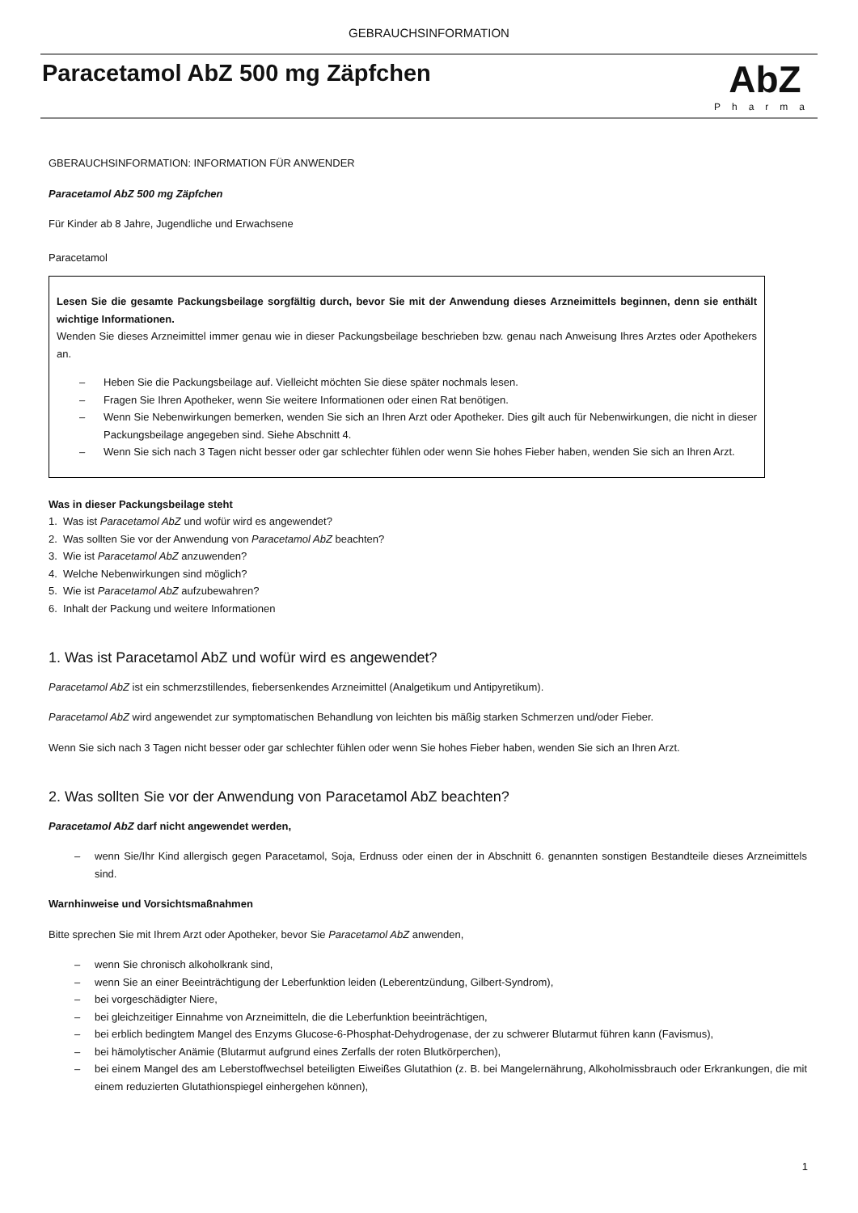GEBRAUCHSINFORMATION
Paracetamol AbZ 500 mg Zäpfchen
AbZ
Pharma
GBERAUCHSINFORMATION: INFORMATION FÜR ANWENDER
Paracetamol AbZ 500 mg Zäpfchen
Für Kinder ab 8 Jahre, Jugendliche und Erwachsene
Paracetamol
Lesen Sie die gesamte Packungsbeilage sorgfältig durch, bevor Sie mit der Anwendung dieses Arzneimittels beginnen, denn sie enthält wichtige Informationen.
Wenden Sie dieses Arzneimittel immer genau wie in dieser Packungsbeilage beschrieben bzw. genau nach Anweisung Ihres Arztes oder Apothekers an.
– Heben Sie die Packungsbeilage auf. Vielleicht möchten Sie diese später nochmals lesen.
– Fragen Sie Ihren Apotheker, wenn Sie weitere Informationen oder einen Rat benötigen.
– Wenn Sie Nebenwirkungen bemerken, wenden Sie sich an Ihren Arzt oder Apotheker. Dies gilt auch für Nebenwirkungen, die nicht in dieser Packungsbeilage angegeben sind. Siehe Abschnitt 4.
– Wenn Sie sich nach 3 Tagen nicht besser oder gar schlechter fühlen oder wenn Sie hohes Fieber haben, wenden Sie sich an Ihren Arzt.
Was in dieser Packungsbeilage steht
1. Was ist Paracetamol AbZ und wofür wird es angewendet?
2. Was sollten Sie vor der Anwendung von Paracetamol AbZ beachten?
3. Wie ist Paracetamol AbZ anzuwenden?
4. Welche Nebenwirkungen sind möglich?
5. Wie ist Paracetamol AbZ aufzubewahren?
6. Inhalt der Packung und weitere Informationen
1. Was ist Paracetamol AbZ und wofür wird es angewendet?
Paracetamol AbZ ist ein schmerzstillendes, fiebersenkendes Arzneimittel (Analgetikum und Antipyretikum).
Paracetamol AbZ wird angewendet zur symptomatischen Behandlung von leichten bis mäßig starken Schmerzen und/oder Fieber.
Wenn Sie sich nach 3 Tagen nicht besser oder gar schlechter fühlen oder wenn Sie hohes Fieber haben, wenden Sie sich an Ihren Arzt.
2. Was sollten Sie vor der Anwendung von Paracetamol AbZ beachten?
Paracetamol AbZ darf nicht angewendet werden,
– wenn Sie/Ihr Kind allergisch gegen Paracetamol, Soja, Erdnuss oder einen der in Abschnitt 6. genannten sonstigen Bestandteile dieses Arzneimittels sind.
Warnhinweise und Vorsichtsmaßnahmen
Bitte sprechen Sie mit Ihrem Arzt oder Apotheker, bevor Sie Paracetamol AbZ anwenden,
– wenn Sie chronisch alkoholkrank sind,
– wenn Sie an einer Beeinträchtigung der Leberfunktion leiden (Leberentzündung, Gilbert-Syndrom),
– bei vorgeschädigter Niere,
– bei gleichzeitiger Einnahme von Arzneimitteln, die die Leberfunktion beeinträchtigen,
– bei erblich bedingtem Mangel des Enzyms Glucose-6-Phosphat-Dehydrogenase, der zu schwerer Blutarmut führen kann (Favismus),
– bei hämolytischer Anämie (Blutarmut aufgrund eines Zerfalls der roten Blutkörperchen),
– bei einem Mangel des am Leberstoffwechsel beteiligten Eiweißes Glutathion (z. B. bei Mangelernährung, Alkoholmissbrauch oder Erkrankungen, die mit einem reduzierten Glutathionspiegel einhergehen können),
1